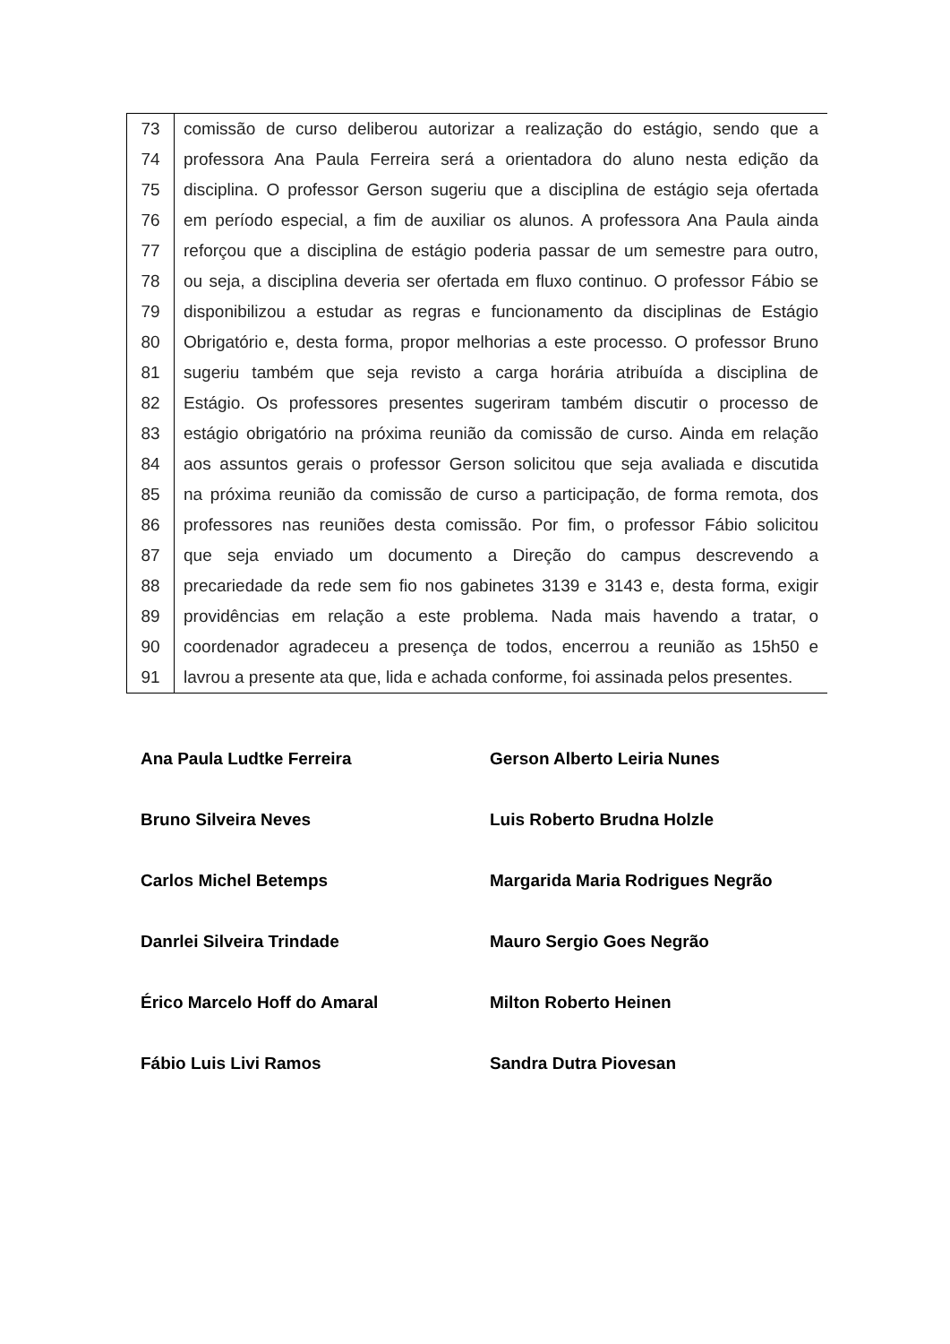| 73 | comissão de curso deliberou autorizar a realização do estágio, sendo que a |
| 74 | professora Ana Paula Ferreira será a orientadora do aluno nesta edição da |
| 75 | disciplina. O professor Gerson sugeriu que a disciplina de estágio seja ofertada |
| 76 | em período especial, a fim de auxiliar os alunos. A professora Ana Paula ainda |
| 77 | reforçou que a disciplina de estágio poderia passar de um semestre para outro, |
| 78 | ou seja, a disciplina deveria ser ofertada em fluxo continuo. O professor Fábio se |
| 79 | disponibilizou a estudar as regras e funcionamento da disciplinas de Estágio |
| 80 | Obrigatório e, desta forma, propor melhorias a este processo. O professor Bruno |
| 81 | sugeriu também que seja revisto a carga horária atribuída a disciplina de |
| 82 | Estágio. Os professores presentes sugeriram também discutir o processo de |
| 83 | estágio obrigatório na próxima reunião da comissão de curso. Ainda em relação |
| 84 | aos assuntos gerais o professor Gerson solicitou que seja avaliada e discutida |
| 85 | na próxima reunião da comissão de curso a participação, de forma remota, dos |
| 86 | professores nas reuniões desta comissão. Por fim, o professor Fábio solicitou |
| 87 | que seja enviado um documento a Direção do campus descrevendo a |
| 88 | precariedade da rede sem fio nos gabinetes 3139 e 3143 e, desta forma, exigir |
| 89 | providências em relação a este problema. Nada mais havendo a tratar, o |
| 90 | coordenador agradeceu a presença de todos, encerrou a reunião as 15h50 e |
| 91 | lavrou a presente ata que, lida e achada conforme, foi assinada pelos presentes. |
| Ana Paula Ludtke Ferreira | Gerson Alberto Leiria Nunes |
| Bruno Silveira Neves | Luis Roberto Brudna Holzle |
| Carlos Michel Betemps | Margarida Maria Rodrigues Negrão |
| Danrlei Silveira Trindade | Mauro Sergio Goes Negrão |
| Érico Marcelo Hoff do Amaral | Milton Roberto Heinen |
| Fábio Luis Livi Ramos | Sandra Dutra Piovesan |